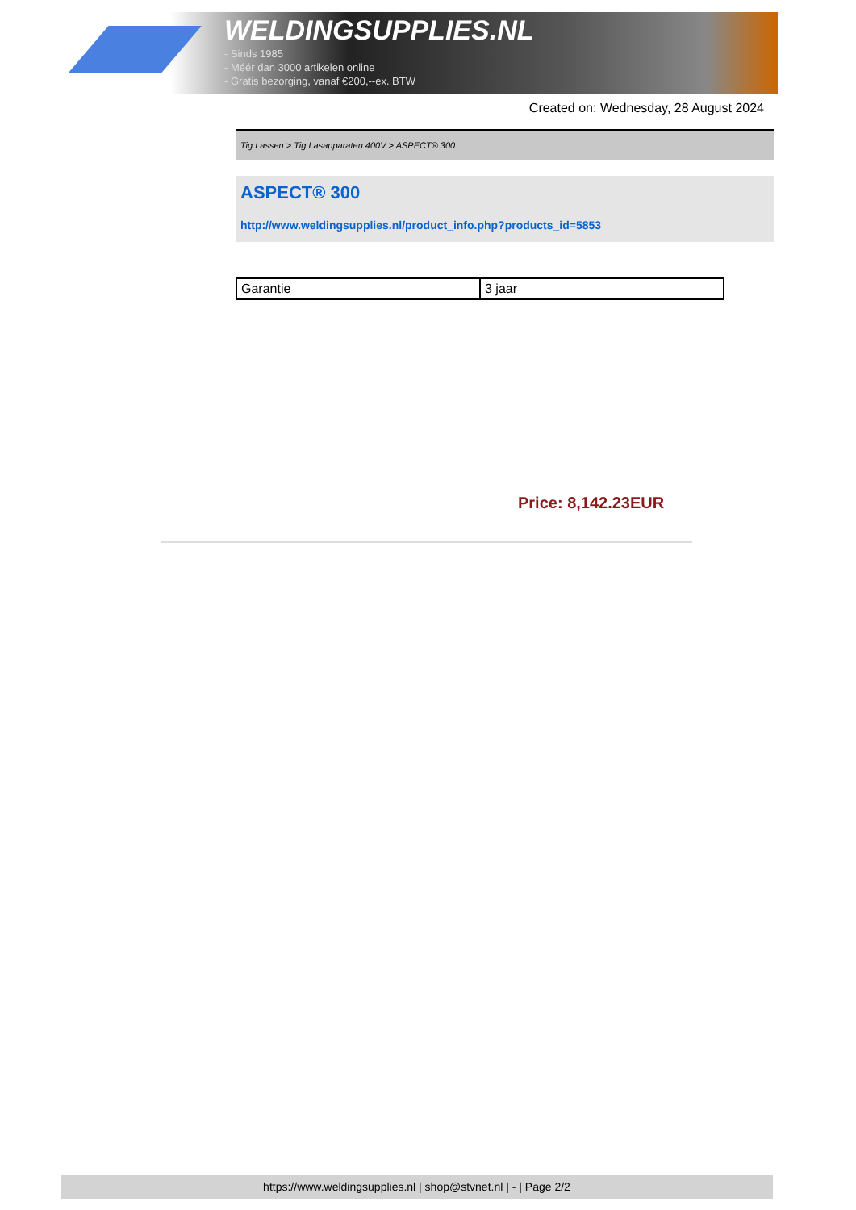WELDINGSUPPLIES.NL
- Sinds 1985
- Méér dan 3000 artikelen online
- Gratis bezorging, vanaf €200,--ex. BTW
Created on: Wednesday, 28 August 2024
Tig Lassen > Tig Lasapparaten 400V > ASPECT® 300
ASPECT® 300
http://www.weldingsupplies.nl/product_info.php?products_id=5853
| Garantie | 3 jaar |
Price: 8,142.23EUR
https://www.weldingsupplies.nl | shop@stvnet.nl | - | Page 2/2